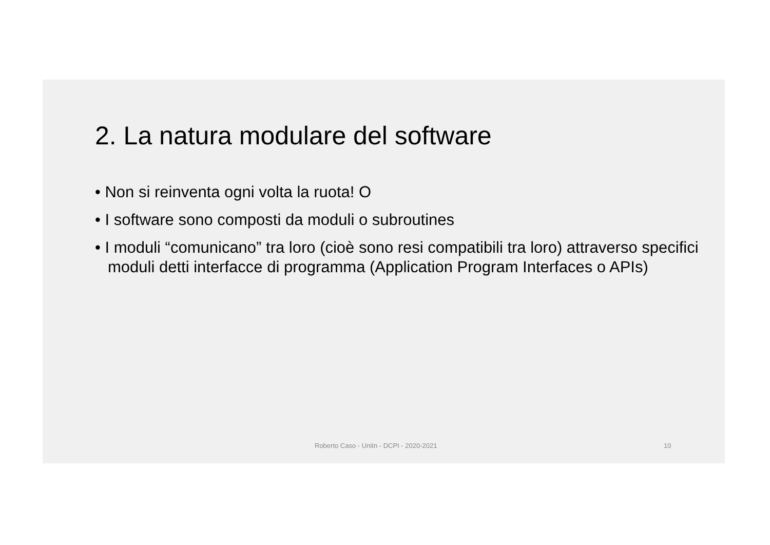2. La natura modulare del software
• Non si reinventa ogni volta la ruota! O
• I software sono composti da moduli o subroutines
• I moduli “comunicano” tra loro (cioè sono resi compatibili tra loro) attraverso specifici moduli detti interfacce di programma (Application Program Interfaces o APIs)
Roberto Caso - Unitn - DCPI - 2020-2021 10